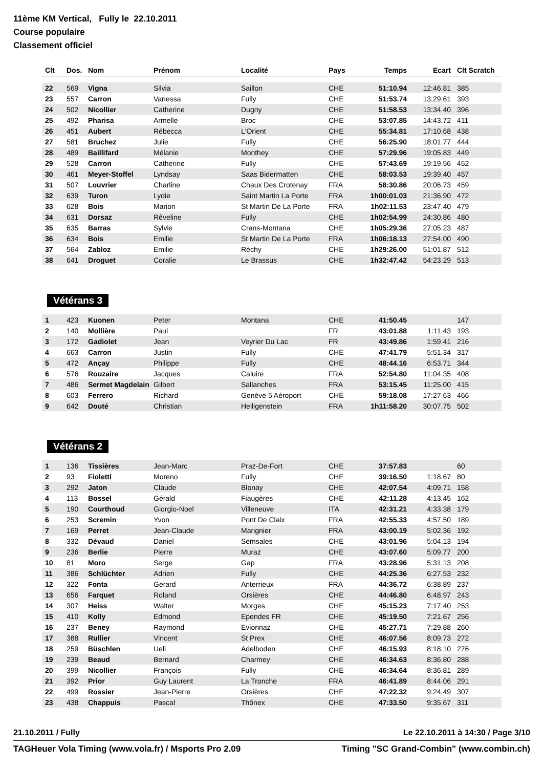11ème KM Vertical, Fully le 22.10.2011
Course populaire
Classement officiel
| Clt | Dos. | Nom | Prénom | Localité | Pays | Temps | Ecart | Clt Scratch |
| --- | --- | --- | --- | --- | --- | --- | --- | --- |
| 22 | 569 | Vigna | Silvia | Saillon | CHE | 51:10.94 | 12:46.81 | 385 |
| 23 | 557 | Carron | Vanessa | Fully | CHE | 51:53.74 | 13:29.61 | 393 |
| 24 | 502 | Nicollier | Catherine | Dugny | CHE | 51:58.53 | 13:34.40 | 396 |
| 25 | 492 | Pharisa | Armelle | Broc | CHE | 53:07.85 | 14:43.72 | 411 |
| 26 | 451 | Aubert | Rébecca | L'Orient | CHE | 55:34.81 | 17:10.68 | 438 |
| 27 | 581 | Bruchez | Julie | Fully | CHE | 56:25.90 | 18:01.77 | 444 |
| 28 | 489 | Baillifard | Mélanie | Monthey | CHE | 57:29.96 | 19:05.83 | 449 |
| 29 | 528 | Carron | Catherine | Fully | CHE | 57:43.69 | 19:19.56 | 452 |
| 30 | 461 | Meyer-Stoffel | Lyndsay | Saas Bidermatten | CHE | 58:03.53 | 19:39.40 | 457 |
| 31 | 507 | Louvrier | Charline | Chaux Des Crotenay | FRA | 58:30.86 | 20:06.73 | 459 |
| 32 | 639 | Turon | Lydie | Saint Martin La Porte | FRA | 1h00:01.03 | 21:36.90 | 472 |
| 33 | 628 | Bois | Marion | St Martin De La Porte | FRA | 1h02:11.53 | 23:47.40 | 479 |
| 34 | 631 | Dorsaz | Rêveline | Fully | CHE | 1h02:54.99 | 24:30.86 | 480 |
| 35 | 635 | Barras | Sylvie | Crans-Montana | CHE | 1h05:29.36 | 27:05.23 | 487 |
| 36 | 634 | Bois | Emilie | St Martin De La Porte | FRA | 1h06:18.13 | 27:54.00 | 490 |
| 37 | 564 | Zabloz | Emilie | Réchy | CHE | 1h29:26.00 | 51:01.87 | 512 |
| 38 | 641 | Droguet | Coralie | Le Brassus | CHE | 1h32:47.42 | 54:23.29 | 513 |
Vétérans 3
| 1 | 423 | Kuonen | Peter | Montana | CHE | 41:50.45 | | 147 |
| 2 | 140 | Mollière | Paul | | FR | 43:01.88 | 1:11.43 | 193 |
| 3 | 172 | Gadiolet | Jean | Veyrier Du Lac | FR | 43:49.86 | 1:59.41 | 216 |
| 4 | 663 | Carron | Justin | Fully | CHE | 47:41.79 | 5:51.34 | 317 |
| 5 | 472 | Ançay | Philippe | Fully | CHE | 48:44.16 | 6:53.71 | 344 |
| 6 | 576 | Rouzaire | Jacques | Caluire | FRA | 52:54.80 | 11:04.35 | 408 |
| 7 | 486 | Sermet Magdelain | Gilbert | Sallanches | FRA | 53:15.45 | 11:25.00 | 415 |
| 8 | 603 | Ferrero | Richard | Genève 5 Aéroport | CHE | 59:18.08 | 17:27.63 | 466 |
| 9 | 642 | Douté | Christian | Heiligenstein | FRA | 1h11:58.20 | 30:07.75 | 502 |
Vétérans 2
| 1 | 136 | Tissières | Jean-Marc | Praz-De-Fort | CHE | 37:57.83 | | 60 |
| 2 | 93 | Fioletti | Moreno | Fully | CHE | 39:16.50 | 1:18.67 | 80 |
| 3 | 292 | Jaton | Claude | Blonay | CHE | 42:07.54 | 4:09.71 | 158 |
| 4 | 113 | Bossel | Gérald | Fiaugères | CHE | 42:11.28 | 4:13.45 | 162 |
| 5 | 190 | Courthoud | Giorgio-Noel | Villeneuve | ITA | 42:31.21 | 4:33.38 | 179 |
| 6 | 253 | Scremin | Yvon | Pont De Claix | FRA | 42:55.33 | 4:57.50 | 189 |
| 7 | 169 | Perret | Jean-Claude | Marignier | FRA | 43:00.19 | 5:02.36 | 192 |
| 8 | 332 | Dévaud | Daniel | Semsales | CHE | 43:01.96 | 5:04.13 | 194 |
| 9 | 236 | Berlie | Pierre | Muraz | CHE | 43:07.60 | 5:09.77 | 200 |
| 10 | 81 | Moro | Serge | Gap | FRA | 43:28.96 | 5:31.13 | 208 |
| 11 | 386 | Schlüchter | Adrien | Fully | CHE | 44:25.36 | 6:27.53 | 232 |
| 12 | 322 | Fonta | Gerard | Anterrieux | FRA | 44:36.72 | 6:38.89 | 237 |
| 13 | 656 | Farquet | Roland | Orsières | CHE | 44:46.80 | 6:48.97 | 243 |
| 14 | 307 | Heiss | Walter | Morges | CHE | 45:15.23 | 7:17.40 | 253 |
| 15 | 410 | Kolly | Edmond | Ependes FR | CHE | 45:19.50 | 7:21.67 | 256 |
| 16 | 237 | Beney | Raymond | Evionnaz | CHE | 45:27.71 | 7:29.88 | 260 |
| 17 | 388 | Rullier | Vincent | St Prex | CHE | 46:07.56 | 8:09.73 | 272 |
| 18 | 259 | Büschlen | Ueli | Adelboden | CHE | 46:15.93 | 8:18.10 | 276 |
| 19 | 239 | Beaud | Bernard | Charmey | CHE | 46:34.63 | 8:36.80 | 288 |
| 20 | 399 | Nicollier | François | Fully | CHE | 46:34.64 | 8:36.81 | 289 |
| 21 | 392 | Prior | Guy Laurent | La Tronche | FRA | 46:41.89 | 8:44.06 | 291 |
| 22 | 499 | Rossier | Jean-Pierre | Orsières | CHE | 47:22.32 | 9:24.49 | 307 |
| 23 | 438 | Chappuis | Pascal | Thônex | CHE | 47:33.50 | 9:35.67 | 311 |
21.10.2011 / Fully Le 22.10.2011 à 14:30 / Page 3/10
TAGHeuer Vola Timing (www.vola.fr) / Msports Pro 2.09 Timing "SC Grand-Combin" (www.combin.ch)